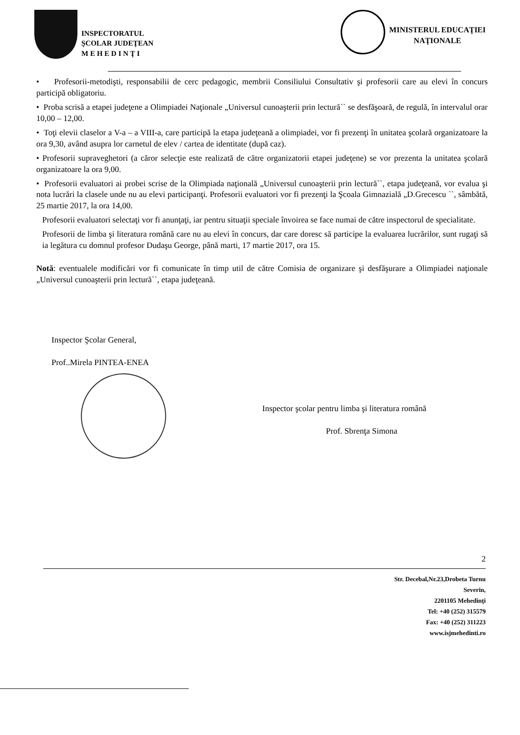INSPECTORATUL
ŞCOLAR JUDEŢEAN
M E H E D I N Ţ I
MINISTERUL EDUCAŢIEI
NAŢIONALE
• Profesorii-metodişti, responsabilii de cerc pedagogic, membrii Consiliului Consultativ şi profesorii care au elevi în concurs participă obligatoriu.
• Proba scrisă a etapei judeţene a Olimpiadei Naţionale „Universul cunoaşterii prin lectură`` se desfăşoară, de regulă, în intervalul orar 10,00 – 12,00.
• Toţi elevii claselor a V-a – a VIII-a, care participă la etapa judeţeană a olimpiadei, vor fi prezenţi în unitatea şcolară organizatoare la ora 9,30, având asupra lor carnetul de elev / cartea de identitate (după caz).
• Profesorii supraveghetori (a căror selecţie este realizată de către organizatorii etapei judeţene) se vor prezenta la unitatea şcolară organizatoare la ora 9,00.
• Profesorii evaluatori ai probei scrise de la Olimpiada naţională „Universul cunoaşterii prin lectură``, etapa judeţeană, vor evalua şi nota lucrări la clasele unde nu au elevi participanţi. Profesorii evaluatori vor fi prezenţi la Şcoala Gimnazială „D.Grecescu ``, sâmbătă, 25 martie 2017, la ora 14,00.
Profesorii evaluatori selectaţi vor fi anunţaţi, iar pentru situaţii speciale învoirea se face numai de către inspectorul de specialitate.
Profesorii de limba şi literatura română care nu au elevi în concurs, dar care doresc să participe la evaluarea lucrărilor, sunt rugaţi să ia legătura cu domnul profesor Dudaşu George, până marti, 17 martie 2017, ora 15.
Notă: eventualele modificări vor fi comunicate în timp util de către Comisia de organizare şi desfăşurare a Olimpiadei naţionale „Universul cunoaşterii prin lectură``, etapa judeţeană.
Inspector Şcolar General,
Prof..Mirela PINTEA-ENEA
Inspector şcolar pentru limba şi literatura română
Prof. Sbrenţa Simona
2
Str. Decebal,Nr.23,Drobeta Turnu
Severin,
2201105 Mehedinţi
Tel: +40 (252) 315579
Fax: +40 (252) 311223
www.isjmehedinti.ro